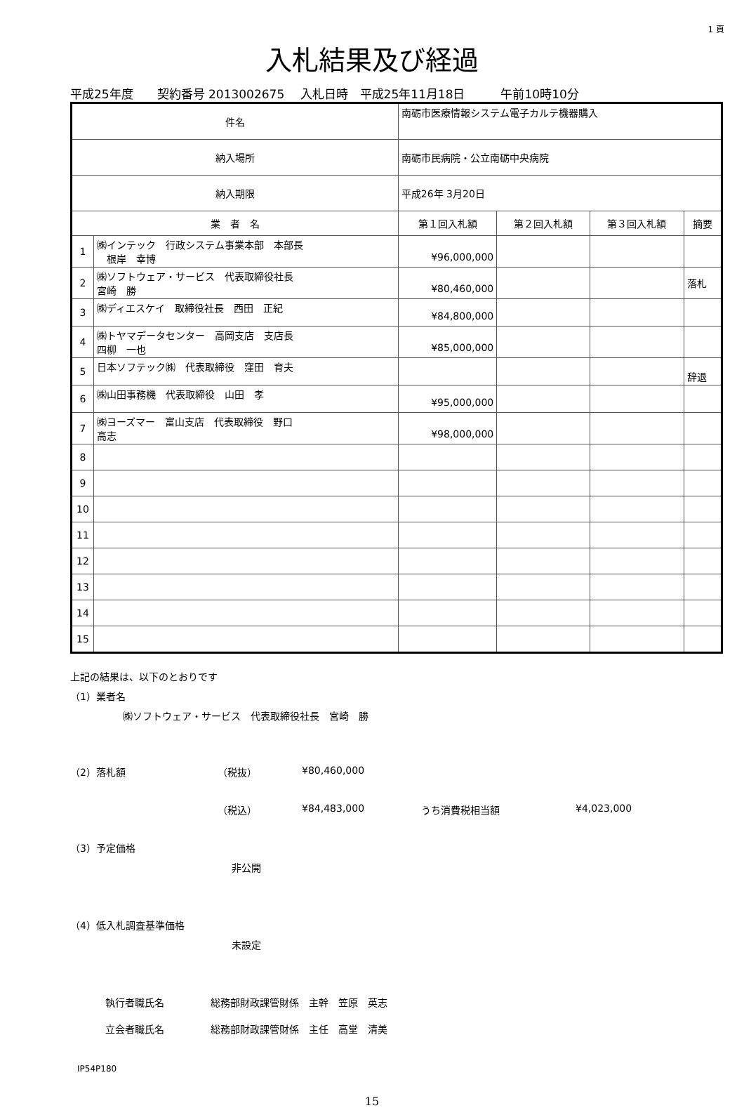1 頁
入札結果及び経過
平成25年度　　契約番号 2013002675　 入札日時　平成25年11月18日　　　午前10時10分
| 件名 | | 南砺市医療情報システム電子カルテ機器購入 | | | | |
| 納入場所 | | 南砺市民病院・公立南砺中央病院 | | | | |
| 納入期限 | | 平成26年 3月20日 | | | | |
| 業 者 名 | | | 第１回入札額 | 第２回入札額 | 第３回入札額 | 摘要 |
| 1 | ㈱インテック 行政システム事業本部 本部長 根岸 幸博 | | ¥96,000,000 | | | |
| 2 | ㈱ソフトウェア・サービス 代表取締役社長 宮崎 勝 | | ¥80,460,000 | | | 落札 |
| 3 | ㈱ディエスケイ 取締役社長 西田 正紀 | | ¥84,800,000 | | | |
| 4 | ㈱トヤマデータセンター 高岡支店 支店長 四柳 一也 | | ¥85,000,000 | | | |
| 5 | 日本ソフテック㈱ 代表取締役 窪田 育夫 | | | | | 辞退 |
| 6 | ㈱山田事務機 代表取締役 山田 孝 | | ¥95,000,000 | | | |
| 7 | ㈱ヨーズマー 富山支店 代表取締役 野口 高志 | | ¥98,000,000 | | | |
| 8 | | | | | | |
| 9 | | | | | | |
| 10 | | | | | | |
| 11 | | | | | | |
| 12 | | | | | | |
| 13 | | | | | | |
| 14 | | | | | | |
| 15 | | | | | | |
上記の結果は、以下のとおりです
（1）業者名
㈱ソフトウェア・サービス　代表取締役社長　宮崎　勝
（2）落札額 （税抜） ¥80,460,000
（税込） ¥84,483,000 うち消費税相当額 ¥4,023,000
（3）予定価格
非公開
（4）低入札調査基準価格
未設定
執行者職氏名 総務部財政課管財係　主幹　笠原　英志
立会者職氏名 総務部財政課管財係　主任　高堂　清美
IP54P180
15